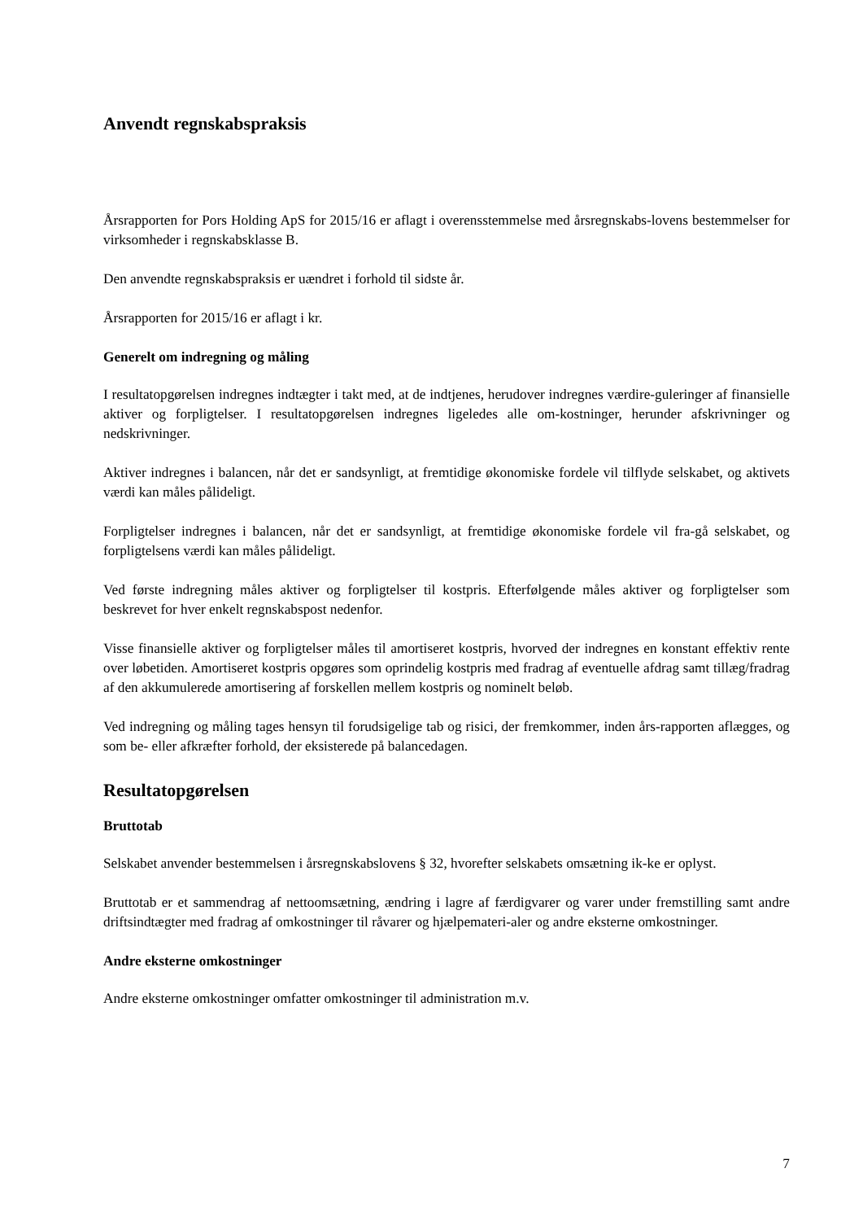Anvendt regnskabspraksis
Årsrapporten for Pors Holding ApS for 2015/16 er aflagt i overensstemmelse med årsregnskabs-lovens bestemmelser for virksomheder i regnskabsklasse B.
Den anvendte regnskabspraksis er uændret i forhold til sidste år.
Årsrapporten for 2015/16 er aflagt i kr.
Generelt om indregning og måling
I resultatopgørelsen indregnes indtægter i takt med, at de indtjenes, herudover indregnes værdire-guleringer af finansielle aktiver og forpligtelser. I resultatopgørelsen indregnes ligeledes alle om-kostninger, herunder afskrivninger og nedskrivninger.
Aktiver indregnes i balancen, når det er sandsynligt, at fremtidige økonomiske fordele vil tilflyde selskabet, og aktivets værdi kan måles pålideligt.
Forpligtelser indregnes i balancen, når det er sandsynligt, at fremtidige økonomiske fordele vil fra-gå selskabet, og forpligtelsens værdi kan måles pålideligt.
Ved første indregning måles aktiver og forpligtelser til kostpris. Efterfølgende måles aktiver og forpligtelser som beskrevet for hver enkelt regnskabspost nedenfor.
Visse finansielle aktiver og forpligtelser måles til amortiseret kostpris, hvorved der indregnes en konstant effektiv rente over løbetiden. Amortiseret kostpris opgøres som oprindelig kostpris med fradrag af eventuelle afdrag samt tillæg/fradrag af den akkumulerede amortisering af forskellen mellem kostpris og nominelt beløb.
Ved indregning og måling tages hensyn til forudsigelige tab og risici, der fremkommer, inden års-rapporten aflægges, og som be- eller afkræfter forhold, der eksisterede på balancedagen.
Resultatopgørelsen
Bruttotab
Selskabet anvender bestemmelsen i årsregnskabslovens § 32, hvorefter selskabets omsætning ik-ke er oplyst.
Bruttotab er et sammendrag af nettoomsætning, ændring i lagre af færdigvarer og varer under fremstilling samt andre driftsindtægter med fradrag af omkostninger til råvarer og hjælpemateri-aler og andre eksterne omkostninger.
Andre eksterne omkostninger
Andre eksterne omkostninger omfatter omkostninger til administration m.v.
7